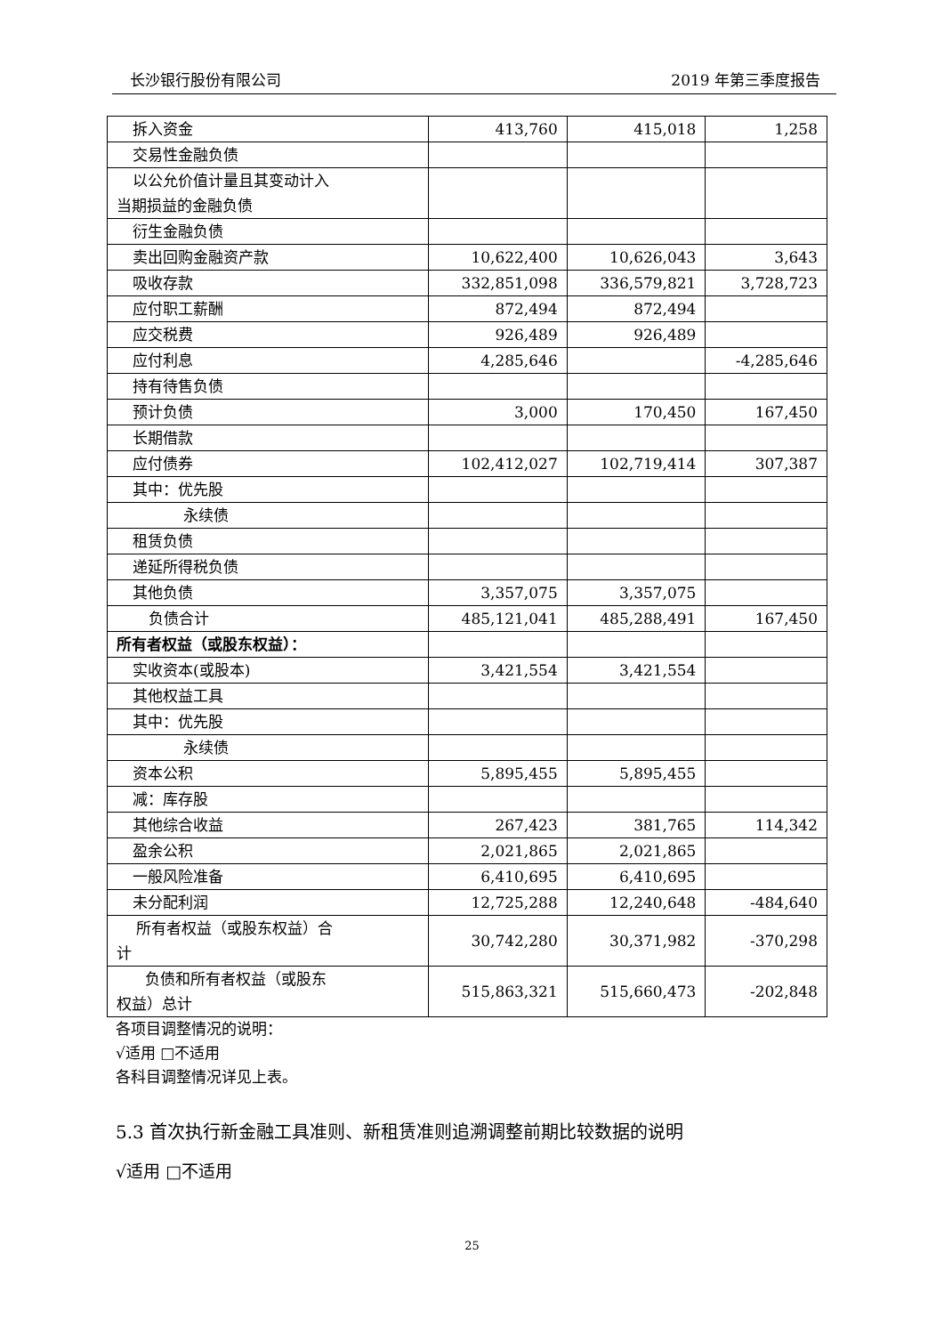长沙银行股份有限公司 2019 年第三季度报告
| 拆入资金 | 413,760 | 415,018 | 1,258 |
| 交易性金融负债 | | | |
| 以公允价值计量且其变动计入 当期损益的金融负债 | | | |
| 衍生金融负债 | | | |
| 卖出回购金融资产款 | 10,622,400 | 10,626,043 | 3,643 |
| 吸收存款 | 332,851,098 | 336,579,821 | 3,728,723 |
| 应付职工薪酬 | 872,494 | 872,494 | |
| 应交税费 | 926,489 | 926,489 | |
| 应付利息 | 4,285,646 | | -4,285,646 |
| 持有待售负债 | | | |
| 预计负债 | 3,000 | 170,450 | 167,450 |
| 长期借款 | | | |
| 应付债券 | 102,412,027 | 102,719,414 | 307,387 |
| 其中：优先股 | | | |
| 永续债 | | | |
| 租赁负债 | | | |
| 递延所得税负债 | | | |
| 其他负债 | 3,357,075 | 3,357,075 | |
| 负债合计 | 485,121,041 | 485,288,491 | 167,450 |
| 所有者权益（或股东权益）： | | | |
| 实收资本(或股本) | 3,421,554 | 3,421,554 | |
| 其他权益工具 | | | |
| 其中：优先股 | | | |
| 永续债 | | | |
| 资本公积 | 5,895,455 | 5,895,455 | |
| 减：库存股 | | | |
| 其他综合收益 | 267,423 | 381,765 | 114,342 |
| 盈余公积 | 2,021,865 | 2,021,865 | |
| 一般风险准备 | 6,410,695 | 6,410,695 | |
| 未分配利润 | 12,725,288 | 12,240,648 | -484,640 |
| 所有者权益（或股东权益）合 计 | 30,742,280 | 30,371,982 | -370,298 |
| 负债和所有者权益（或股东 权益）总计 | 515,863,321 | 515,660,473 | -202,848 |
各项目调整情况的说明：
√适用 □不适用
各科目调整情况详见上表。
5.3 首次执行新金融工具准则、新租赁准则追溯调整前期比较数据的说明
√适用 □不适用
25